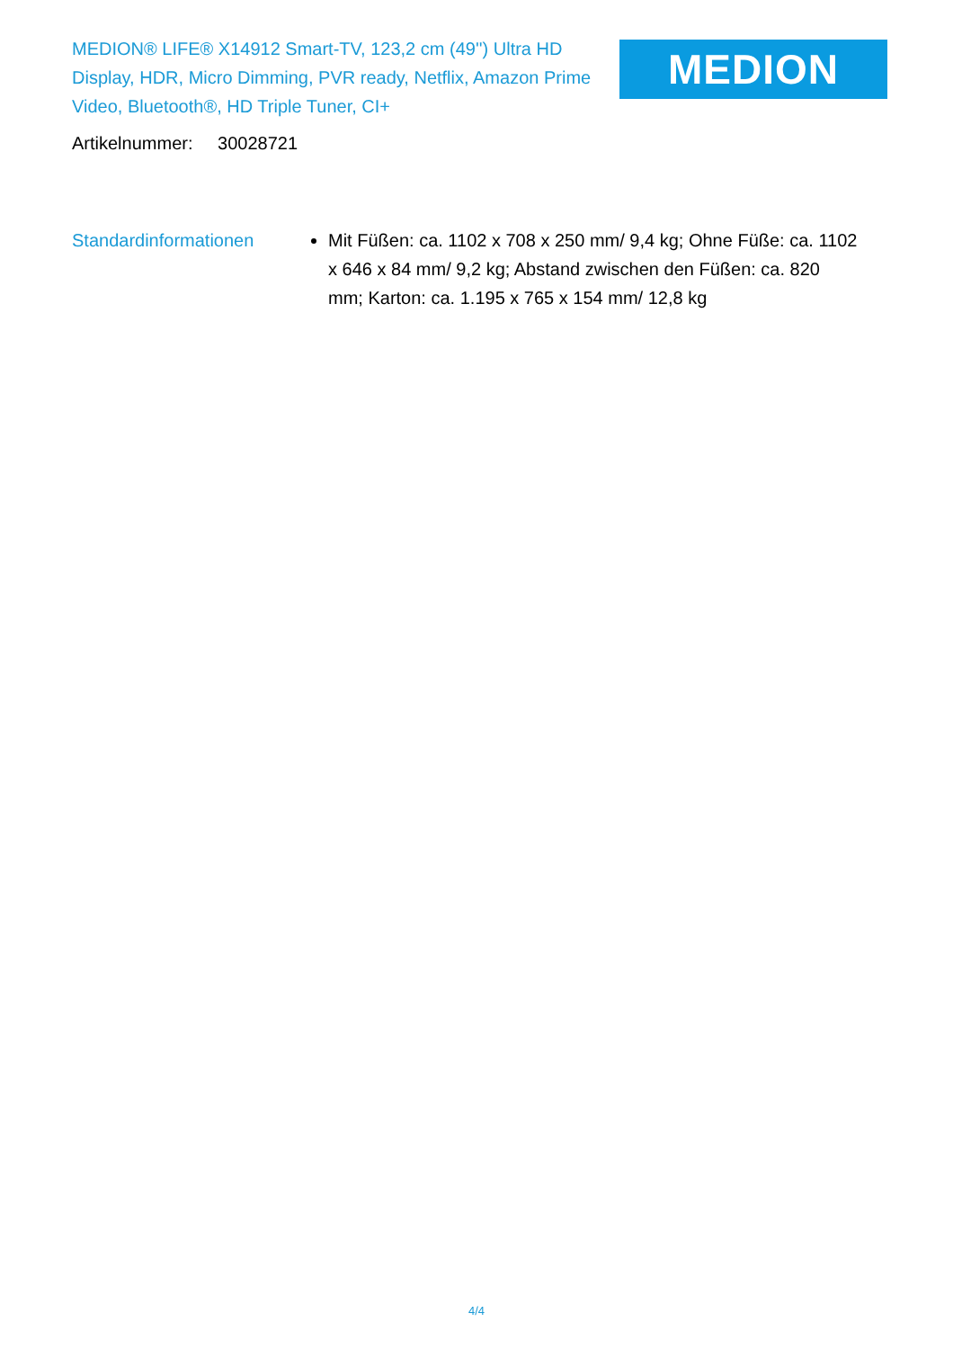MEDION® LIFE® X14912 Smart-TV, 123,2 cm (49'') Ultra HD Display, HDR, Micro Dimming, PVR ready, Netflix, Amazon Prime Video, Bluetooth®, HD Triple Tuner, CI+
MEDION
Artikelnummer: 30028721
Standardinformationen Mit Füßen: ca. 1102 x 708 x 250 mm/ 9,4 kg; Ohne Füße: ca. 1102 x 646 x 84 mm/ 9,2 kg; Abstand zwischen den Füßen: ca. 820 mm; Karton: ca. 1.195 x 765 x 154 mm/ 12,8 kg
4/4